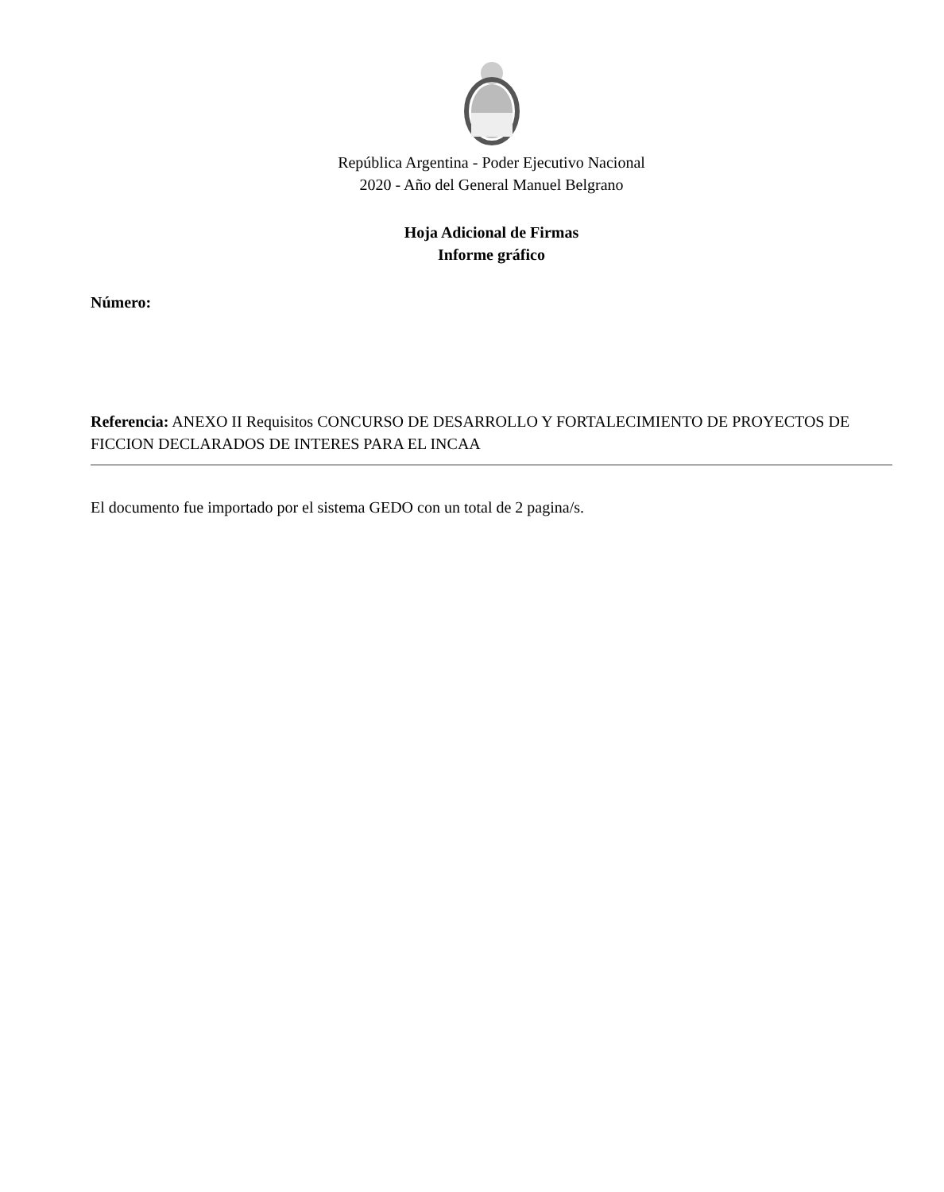República Argentina - Poder Ejecutivo Nacional
2020 - Año del General Manuel Belgrano
Hoja Adicional de Firmas
Informe gráfico
Número:
Referencia: ANEXO II Requisitos CONCURSO DE DESARROLLO Y FORTALECIMIENTO DE PROYECTOS DE FICCION DECLARADOS DE INTERES PARA EL INCAA
El documento fue importado por el sistema GEDO con un total de 2 pagina/s.